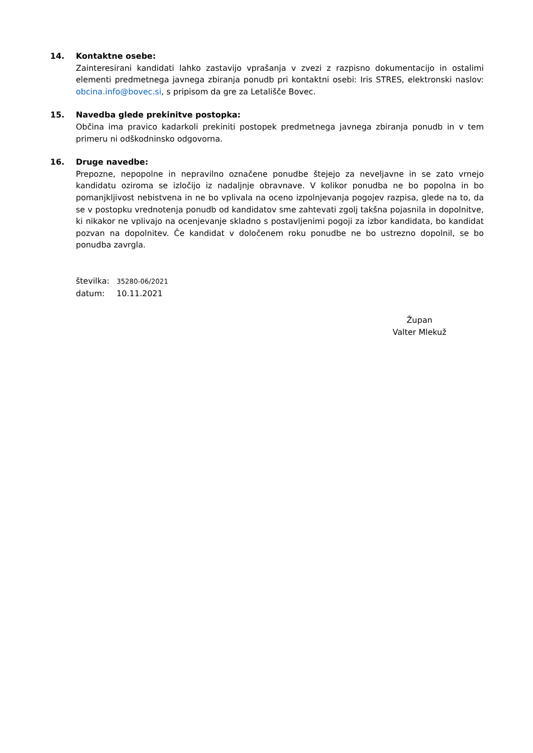14. Kontaktne osebe:
Zainteresirani kandidati lahko zastavijo vprašanja v zvezi z razpisno dokumentacijo in ostalimi elementi predmetnega javnega zbiranja ponudb pri kontaktni osebi: Iris STRES, elektronski naslov: obcina.info@bovec.si, s pripisom da gre za Letališče Bovec.
15. Navedba glede prekinitve postopka:
Občina ima pravico kadarkoli prekiniti postopek predmetnega javnega zbiranja ponudb in v tem primeru ni odškodninsko odgovorna.
16. Druge navedbe:
Prepozne, nepopolne in nepravilno označene ponudbe štejejo za neveljavne in se zato vrnejo kandidatu oziroma se izločijo iz nadaljnje obravnave. V kolikor ponudba ne bo popolna in bo pomanjkljivost nebistvena in ne bo vplivala na oceno izpolnjevanja pogojev razpisa, glede na to, da se v postopku vrednotenja ponudb od kandidatov sme zahtevati zgolj takšna pojasnila in dopolnitve, ki nikakor ne vplivajo na ocenjevanje skladno s postavljenimi pogoji za izbor kandidata, bo kandidat pozvan na dopolnitev. Če kandidat v določenem roku ponudbe ne bo ustrezno dopolnil, se bo ponudba zavrgla.
številka: 35280-06/2021
datum: 10.11.2021
Župan
Valter Mlekuž